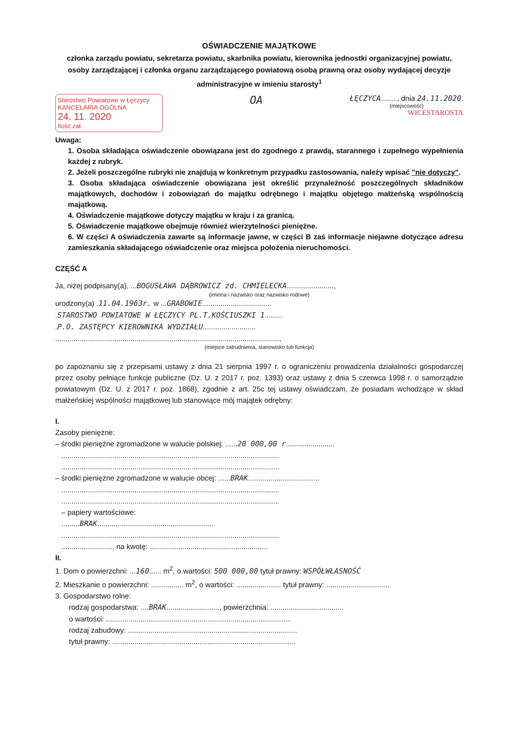OŚWIADCZENIE MAJĄTKOWE
członka zarządu powiatu, sekretarza powiatu, skarbnika powiatu, kierownika jednostki organizacyjnej powiatu, osoby zarządzającej i członka organu zarządzającego powiatową osobą prawną oraz osoby wydającej decyzje administracyjne w imieniu starosty<sup>1</sup>
Starostwo Powiatowe w Łęczycy
KANCELARIA OGÓLNA
24. 11. 2020
Ilość zał.
OA
ŁĘCZYCA........, dnia 24.11.2020.
(miejscowość)
WICESTAROSTA
Uwaga:
1. Osoba składająca oświadczenie obowiązana jest do zgodnego z prawdą, starannego i zupełnego wypełnienia każdej z rubryk.
2. Jeżeli poszczególne rubryki nie znajdują w konkretnym przypadku zastosowania, należy wpisać "nie dotyczy".
3. Osoba składająca oświadczenie obowiązana jest określić przynależność poszczególnych składników majątkowych, dochodów i zobowiązań do majątku odrębnego i majątku objętego małżeńską wspólnością majątkową.
4. Oświadczenie majątkowe dotyczy majątku w kraju i za granicą.
5. Oświadczenie majątkowe obejmuje również wierzytelności pieniężne.
6. W części A oświadczenia zawarte są informacje jawne, w części B zaś informacje niejawne dotyczące adresu zamieszkania składającego oświadczenie oraz miejsca położenia nieruchomości.
CZĘŚĆ A
Ja, niżej podpisany(a), ...BOGUSŁAWA DĄBROWICZ zd. CHMIELECKA.......................,
(imiona i nazwisko oraz nazwisko rodowe)
urodzony(a) .11.04.1963r. w ...GRABOWIE..................................
.STAROSTWO POWIATOWE W ŁĘCZYCY PL.T.KOŚCIUSZKI 1.........
.P.O. ZASTĘPCY KIEROWNIKA WYDZIAŁU..........................
..............................................................................................................,
(miejsce zatrudnienia, stanowisko lub funkcja)
po zapoznaniu się z przepisami ustawy z dnia 21 sierpnia 1997 r. o ograniczeniu prowadzenia działalności gospodarczej przez osoby pełniące funkcje publiczne (Dz. U. z 2017 r. poz. 1393) oraz ustawy z dnia 5 czerwca 1998 r. o samorządzie powiatowym (Dz. U. z 2017 r. poz. 1868), zgodnie z art. 25c tej ustawy oświadczam, że posiadam wchodzące w skład małżeńskiej wspólności majątkowej lub stanowiące mój majątek odrębny:
I.
Zasoby pieniężne:
– środki pieniężne zgromadzone w walucie polskiej: ......20 000,00 r........................
...........................................................................................................
...........................................................................................................
– środki pieniężne zgromadzone w walucie obcej: ......BRAK...................................
...........................................................................................................
...........................................................................................................
– papiery wartościowe:
.........BRAK.........................................................
...........................................................................................................
.......................... na kwotę: ..........................................................
II.
1. Dom o powierzchni: ...160...... m<sup>2</sup>, o wartości: 500 000,00 tytuł prawny: WSPÓŁWŁASNOŚĆ
2. Mieszkanie o powierzchni: ................ m<sup>2</sup>, o wartości: ...................... tytuł prawny: ...............................
3. Gospodarstwo rolne:
rodzaj gospodarstwa: ....BRAK.........................., powierzchnia: ....................................
o wartości: ...........................................................................................
rodzaj zabudowy: ...................................................................................
tytuł prawny: ..........................................................................................